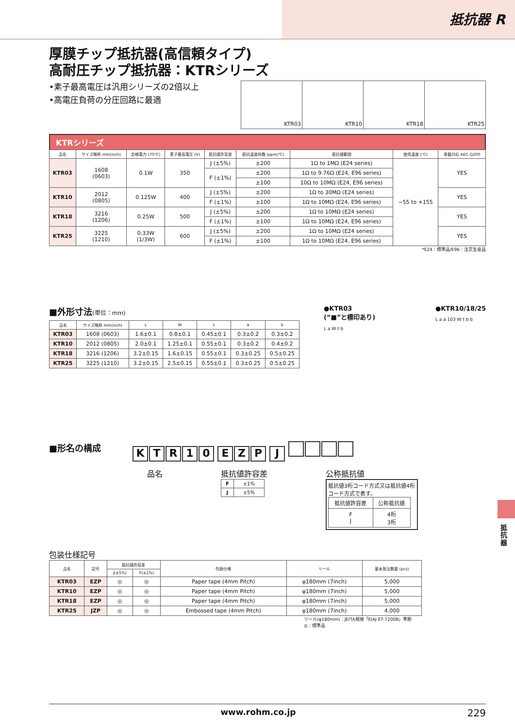抵抗器 R
厚膜チップ抵抗器(高信頼タイプ)
高耐圧チップ抵抗器：KTRシリーズ
•素子最高電圧は汎用シリーズの2倍以上
•高電圧負荷の分圧回路に最適
| KTR03 | KTR10 | KTR18 | KTR25 |
KTRシリーズ
| 品名 | サイズ略称 mm(inch) | 定格電力 (70℃) | 素子最高電圧 (V) | 抵抗値許容差 | 抵抗温度係数 (ppm/℃) | 抵抗値範囲 | 使用温度 (℃) | 車載対応 AEC-Q200 |
| --- | --- | --- | --- | --- | --- | --- | --- | --- |
| KTR03 | 1608 (0603) | 0.1W | 350 | J (±5%) | ±200 | 1Ω to 1MΩ (E24 series) | −55 to +155 | YES |
| | | | | F (±1%) | ±200 | 1Ω to 9.76Ω (E24, E96 series) | | |
| | | | | | ±100 | 10Ω to 10MΩ (E24, E96 series) | | |
| KTR10 | 2012 (0805) | 0.125W | 400 | J (±5%) | ±200 | 1Ω to 30MΩ (E24 series) | | YES |
| | | | | F (±1%) | ±100 | 1Ω to 10MΩ (E24, E96 series) | | |
| KTR18 | 3216 (1206) | 0.25W | 500 | J (±5%) | ±200 | 1Ω to 10MΩ (E24 series) | | YES |
| | | | | F (±1%) | ±100 | 1Ω to 10MΩ (E24, E96 series) | | |
| KTR25 | 3225 (1210) | 0.33W (1/3W) | 600 | J (±5%) | ±200 | 1Ω to 10MΩ (E24 series) | | YES |
| | | | | F (±1%) | ±100 | 1Ω to 10MΩ (E24, E96 series) | | |
*E24：標準品/E96：注文生産品
■外形寸法(単位：mm)
| 品名 | サイズ略称 mm(inch) | L | W | t | a | b |
| --- | --- | --- | --- | --- | --- | --- |
| KTR03 | 1608 (0603) | 1.6±0.1 | 0.8±0.1 | 0.45±0.1 | 0.3±0.2 | 0.3±0.2 |
| KTR10 | 2012 (0805) | 2.0±0.1 | 1.25±0.1 | 0.55±0.1 | 0.3±0.2 | 0.4±0.2 |
| KTR18 | 3216 (1206) | 3.2±0.15 | 1.6±0.15 | 0.55±0.1 | 0.3±0.25 | 0.5±0.25 |
| KTR25 | 3225 (1210) | 3.2±0.15 | 2.5±0.15 | 0.55±0.1 | 0.3±0.25 | 0.5±0.25 |
●KTR03
(“■”と標印あり)
L a W t b
●KTR10/18/25
L a a 103 W t b b
■形名の構成
KTR 10 EZP J
品名 抵抗値許容差
| F | ±1% |
| J | ±5% |
公称抵抗値
抵抗値3桁コード方式又は抵抗値4桁コード方式で表す。
| 抵抗値許容差 | 公称抵抗値 |
| F J | 4桁 3桁 |
包装仕様記号
| 品名 | 記号 | 抵抗値許容差 | | 包装仕様 | リール | 基本発注数量 (pcs) |
| --- | --- | --- | --- | --- | --- | --- |
| | | J(±5%) | F(±1%) | | | |
| KTR03 | EZP | ◎ | ◎ | Paper tape (4mm Pitch) | φ180mm (7inch) | 5,000 |
| KTR10 | EZP | ◎ | ◎ | Paper tape (4mm Pitch) | φ180mm (7inch) | 5,000 |
| KTR18 | EZP | ◎ | ◎ | Paper tape (4mm Pitch) | φ180mm (7inch) | 5,000 |
| KTR25 | JZP | ◎ | ◎ | Embossed tape (4mm Pitch) | φ180mm (7inch) | 4,000 |
リール(φ180mm)：JEITA規格「EIAJ ET-7200B」準拠
◎：標準品
抵抗器
www.rohm.co.jp 229